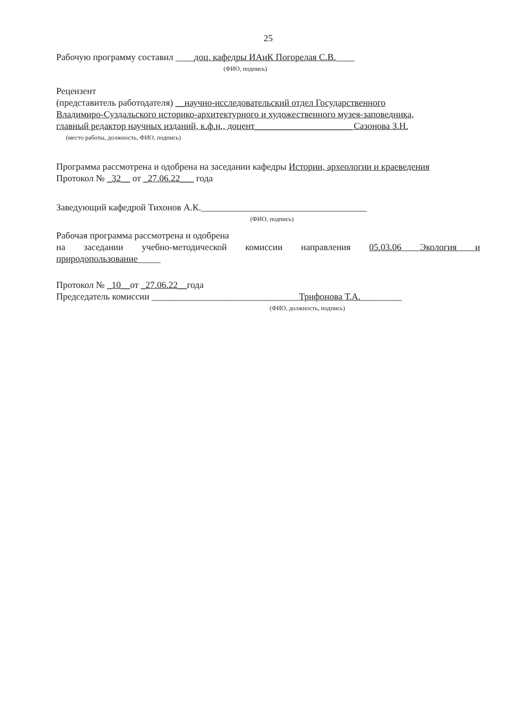25
Рабочую программу составил ____доц. кафедры ИАиК Погорелая С.В.____
(ФИО, подпись)
Рецензент
(представитель работодателя) __научно-исследовательский отдел Государственного
Владимиро-Суздальского историко-архитектурного и художественного музея-заповедника,
главный редактор научных изданий, к.ф.н., доцент_____________________ Сазонова З.Н.
(место работы, должность, ФИО, подпись)
Программа рассмотрена и одобрена на заседании кафедры Истории, археологии и краеведения
Протокол № _32__ от _27.06.22___ года
Заведующий кафедрой Тихонов А.К.____________________________________
(ФИО, подпись)
Рабочая программа рассмотрена и одобрена
на заседании учебно-методической комиссии направления 05.03.06 Экология и
природопользование_____
Протокол № _10__от _27.06.22__года
Председатель комиссии ________________________________Трифонова Т.А._________
(ФИО, должность, подпись)